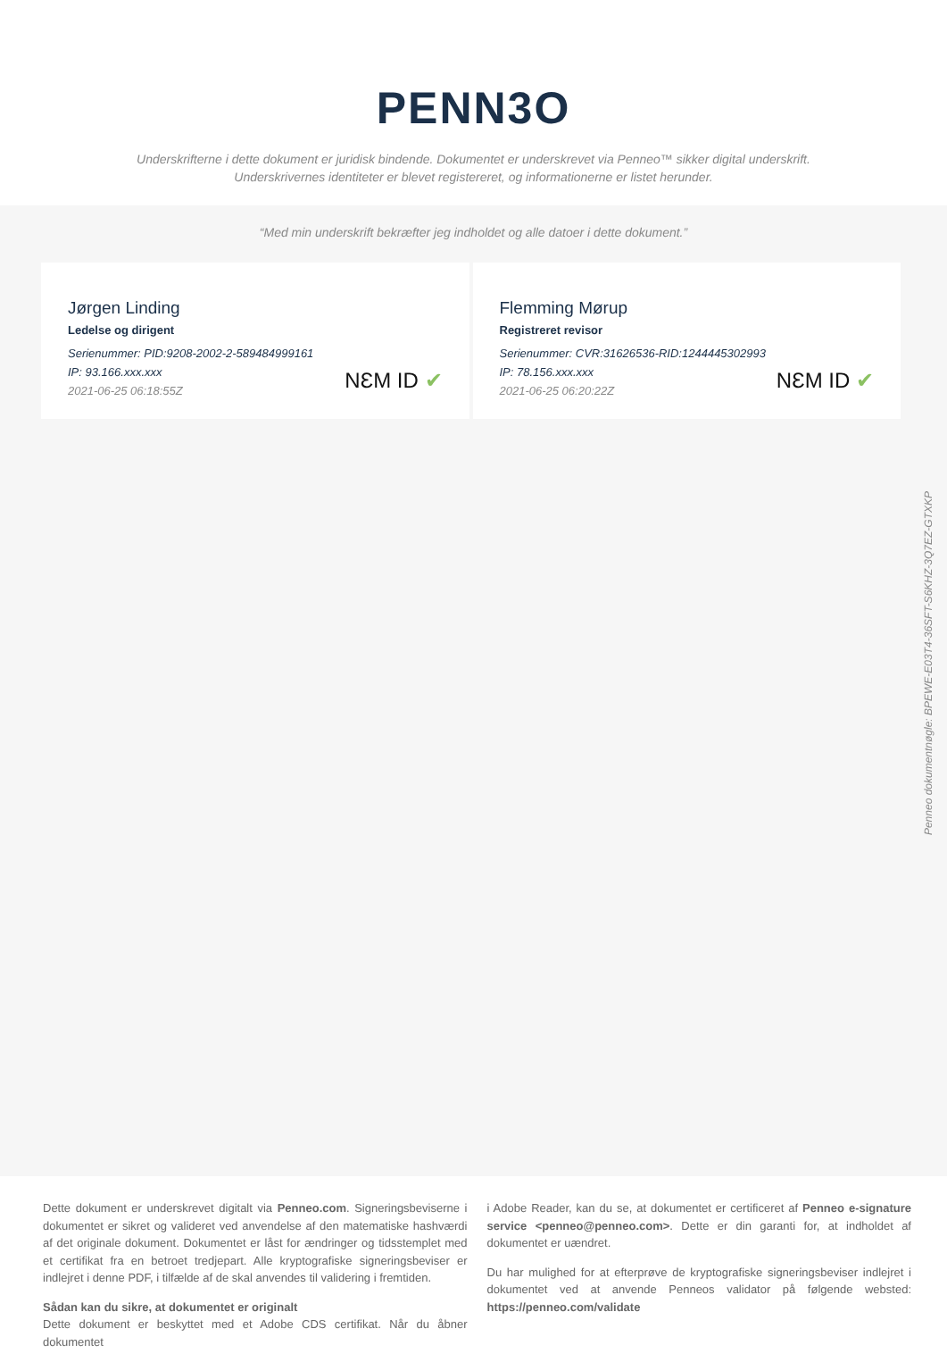PENN3O
Underskrifterne i dette dokument er juridisk bindende. Dokumentet er underskrevet via Penneo™ sikker digital underskrift.
Underskrivernes identiteter er blevet registereret, og informationerne er listet herunder.
“Med min underskrift bekræfter jeg indholdet og alle datoer i dette dokument.”
Jørgen Linding
Ledelse og dirigent
Serienummer: PID:9208-2002-2-589484999161
IP: 93.166.xxx.xxx
2021-06-25 06:18:55Z
NƐM ID ✔
Flemming Mørup
Registreret revisor
Serienummer: CVR:31626536-RID:1244445302993
IP: 78.156.xxx.xxx
2021-06-25 06:20:22Z
NƐM ID ✔
Penneo dokumentnøgle: BPEWE-E03T4-36SFT-S6KHZ-3Q7EZ-GTXKP
Dette dokument er underskrevet digitalt via Penneo.com. Signeringsbeviserne i dokumentet er sikret og valideret ved anvendelse af den matematiske hashværdi af det originale dokument. Dokumentet er låst for ændringer og tidsstemplet med et certifikat fra en betroet tredjepart. Alle kryptografiske signeringsbeviser er indlejret i denne PDF, i tilfælde af de skal anvendes til validering i fremtiden.
Sådan kan du sikre, at dokumentet er originalt
Dette dokument er beskyttet med et Adobe CDS certifikat. Når du åbner dokumentet
i Adobe Reader, kan du se, at dokumentet er certificeret af Penneo e-signature service <penneo@penneo.com>. Dette er din garanti for, at indholdet af dokumentet er uændret.
Du har mulighed for at efterprøve de kryptografiske signeringsbeviser indlejret i dokumentet ved at anvende Penneos validator på følgende websted: https://penneo.com/validate